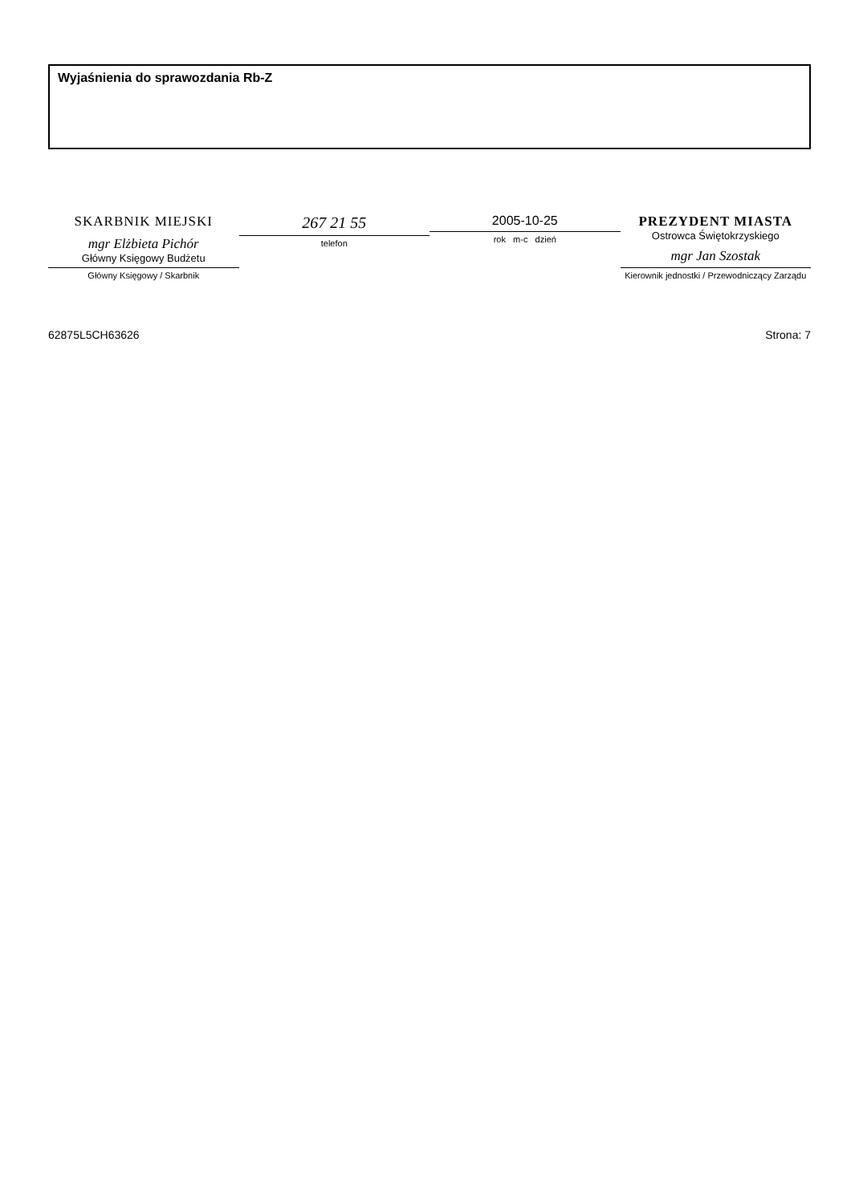Wyjaśnienia do sprawozdania Rb-Z
SKARBNIK MIEJSKI
mgr Elżbieta Pichór
Główny Księgowy Budżetu
Główny Księgowy / Skarbnik
267 21 55
telefon
2005-10-25
rok m-c dzień
PREZYDENT MIASTA
Ostrowca Świętokrzyskiego
mgr Jan Szostak
Kierownik jednostki / Przewodniczący Zarządu
62875L5CH63626 Strona: 7